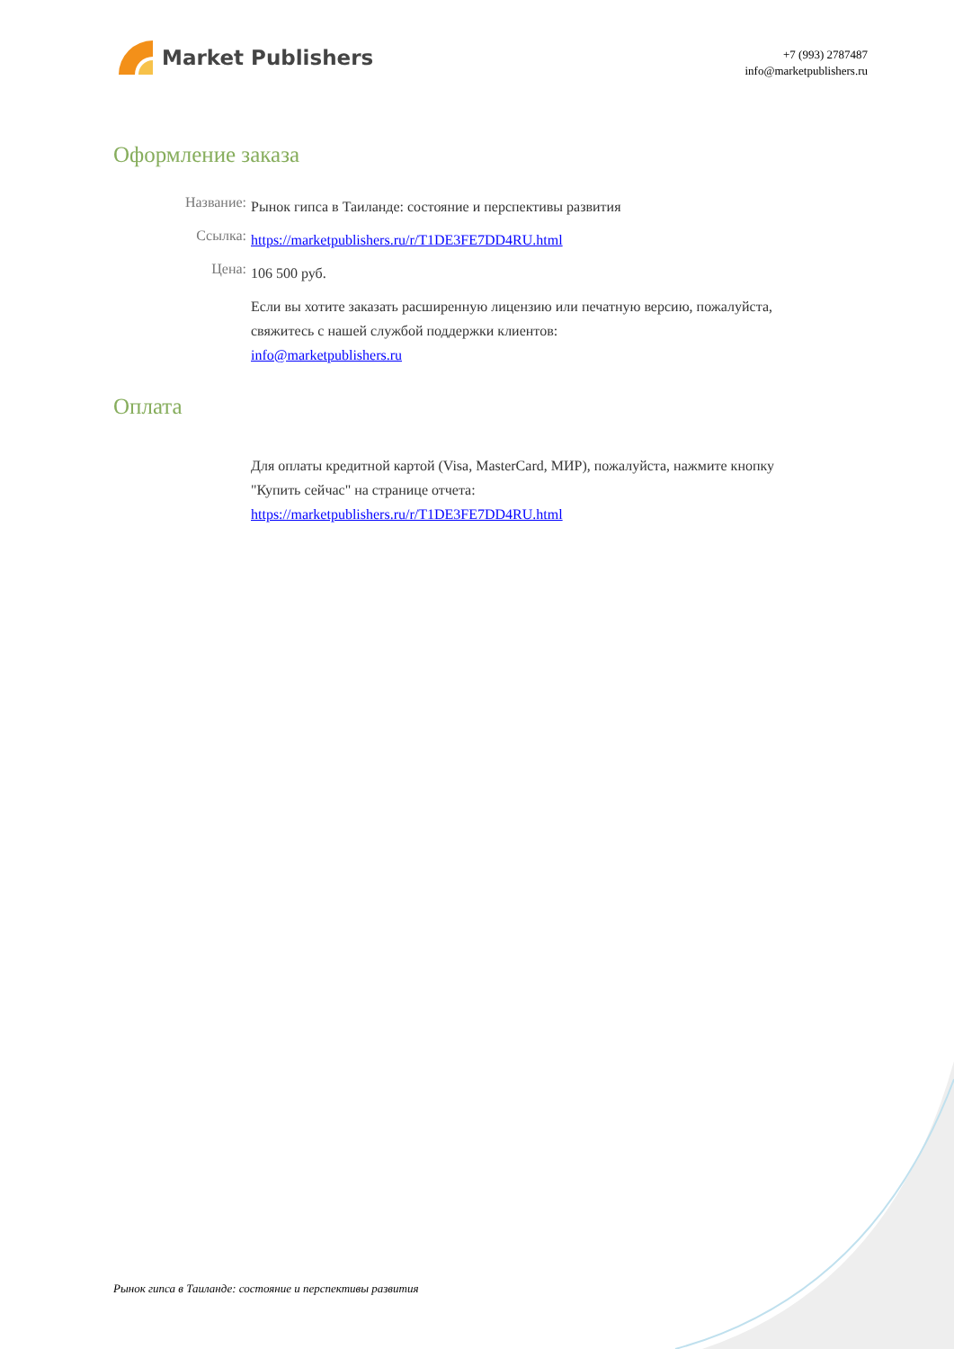Market Publishers
+7 (993) 2787487
info@marketpublishers.ru
Оформление заказа
Название:
Рынок гипса в Таиланде: состояние и перспективы развития
Ссылка:
https://marketpublishers.ru/r/T1DE3FE7DD4RU.html
Цена:
106 500 руб.
Если вы хотите заказать расширенную лицензию или печатную версию, пожалуйста, свяжитесь с нашей службой поддержки клиентов:
info@marketpublishers.ru
Оплата
Для оплаты кредитной картой (Visa, MasterCard, МИР), пожалуйста, нажмите кнопку "Купить сейчас" на странице отчета:
https://marketpublishers.ru/r/T1DE3FE7DD4RU.html
Рынок гипса в Таиланде: состояние и перспективы развития